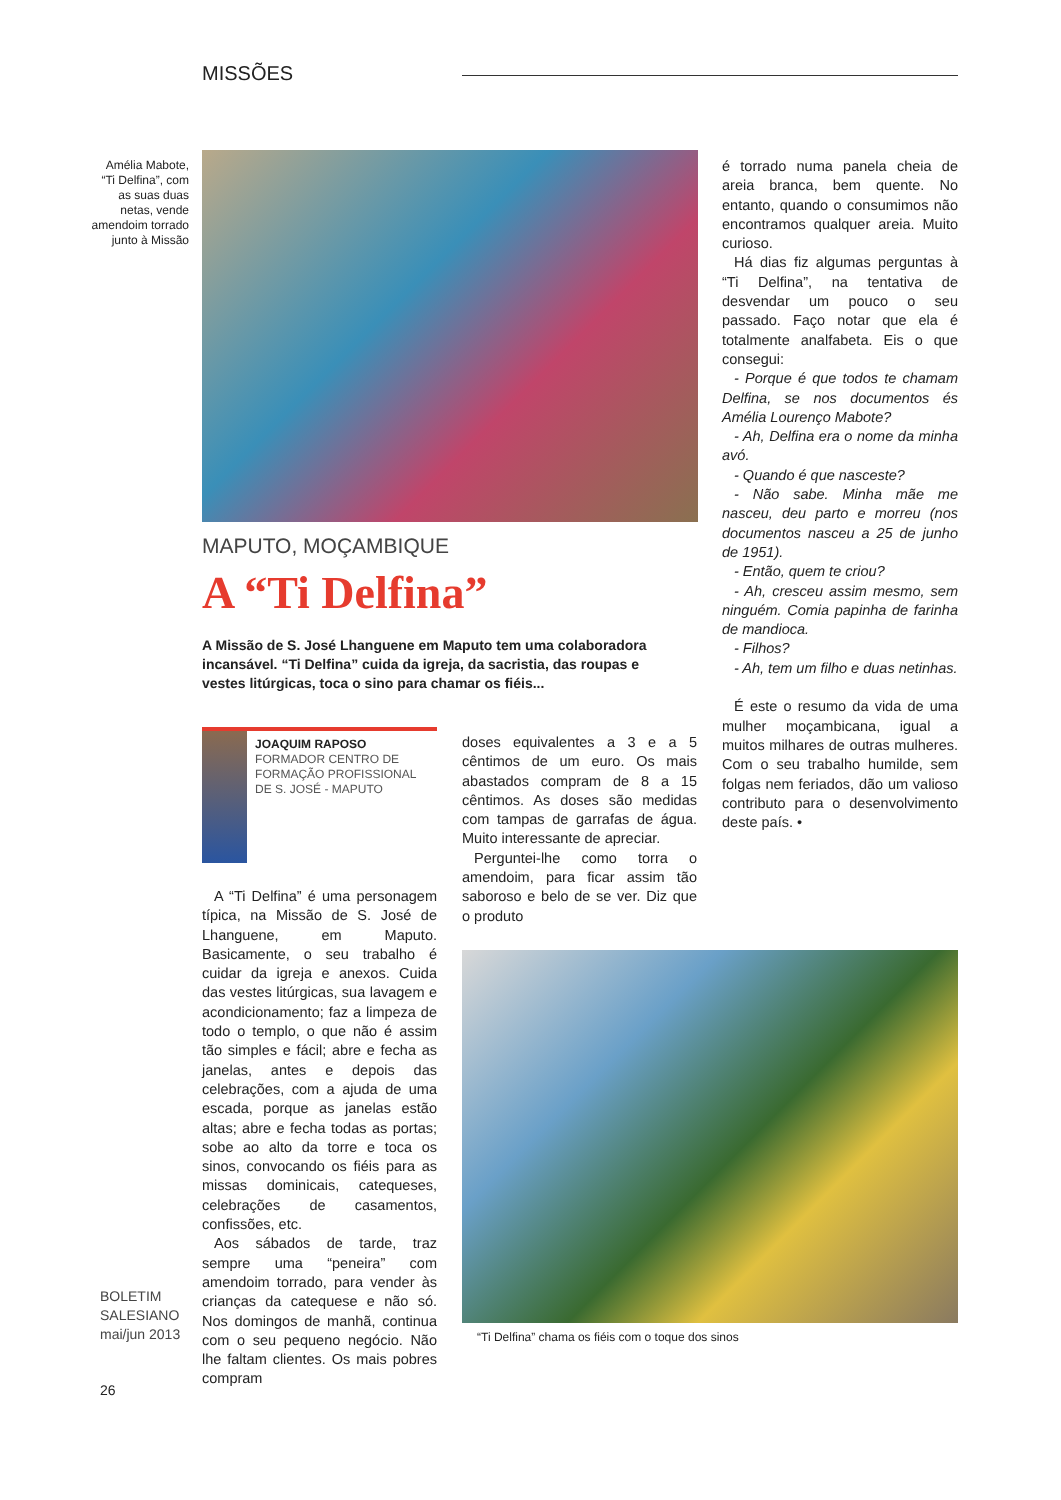MISSÕES
Amélia Mabote, “Ti Delfina”, com as suas duas netas, vende amendoim torrado junto à Missão
MAPUTO, MOÇAMBIQUE
A “Ti Delfina”
A Missão de S. José Lhanguene em Maputo tem uma colaboradora incansável. “Ti Delfina” cuida da igreja, da sacristia, das roupas e vestes litúrgicas, toca o sino para chamar os fiéis...
JOAQUIM RAPOSO
FORMADOR CENTRO DE FORMAÇÃO PROFISSIONAL DE S. JOSÉ - MAPUTO
A “Ti Delfina” é uma personagem típica, na Missão de S. José de Lhanguene, em Maputo. Basicamente, o seu trabalho é cuidar da igreja e anexos. Cuida das vestes litúrgicas, sua lavagem e acondicionamento; faz a limpeza de todo o templo, o que não é assim tão simples e fácil; abre e fecha as janelas, antes e depois das celebrações, com a ajuda de uma escada, porque as janelas estão altas; abre e fecha todas as portas; sobe ao alto da torre e toca os sinos, convocando os fiéis para as missas dominicais, catequeses, celebrações de casamentos, confissões, etc.
Aos sábados de tarde, traz sempre uma “peneira” com amendoim torrado, para vender às crianças da catequese e não só. Nos domingos de manhã, continua com o seu pequeno negócio. Não lhe faltam clientes. Os mais pobres compram
doses equivalentes a 3 e a 5 cêntimos de um euro. Os mais abastados compram de 8 a 15 cêntimos. As doses são medidas com tampas de garrafas de água. Muito interessante de apreciar.
Perguntei-lhe como torra o amendoim, para ficar assim tão saboroso e belo de se ver. Diz que o produto
é torrado numa panela cheia de areia branca, bem quente. No entanto, quando o consumimos não encontramos qualquer areia. Muito curioso.
Há dias fiz algumas perguntas à “Ti Delfina”, na tentativa de desvendar um pouco o seu passado. Faço notar que ela é totalmente analfabeta. Eis o que consegui:
- Porque é que todos te chamam Delfina, se nos documentos és Amélia Lourenço Mabote?
- Ah, Delfina era o nome da minha avó.
- Quando é que nasceste?
- Não sabe. Minha mãe me nasceu, deu parto e morreu (nos documentos nasceu a 25 de junho de 1951).
- Então, quem te criou?
- Ah, cresceu assim mesmo, sem ninguém. Comia papinha de farinha de mandioca.
- Filhos?
- Ah, tem um filho e duas netinhas.
É este o resumo da vida de uma mulher moçambicana, igual a muitos milhares de outras mulheres. Com o seu trabalho humilde, sem folgas nem feriados, dão um valioso contributo para o desenvolvimento deste país. •
“Ti Delfina” chama os fiéis com o toque dos sinos
BOLETIM
SALESIANO
mai/jun 2013
26